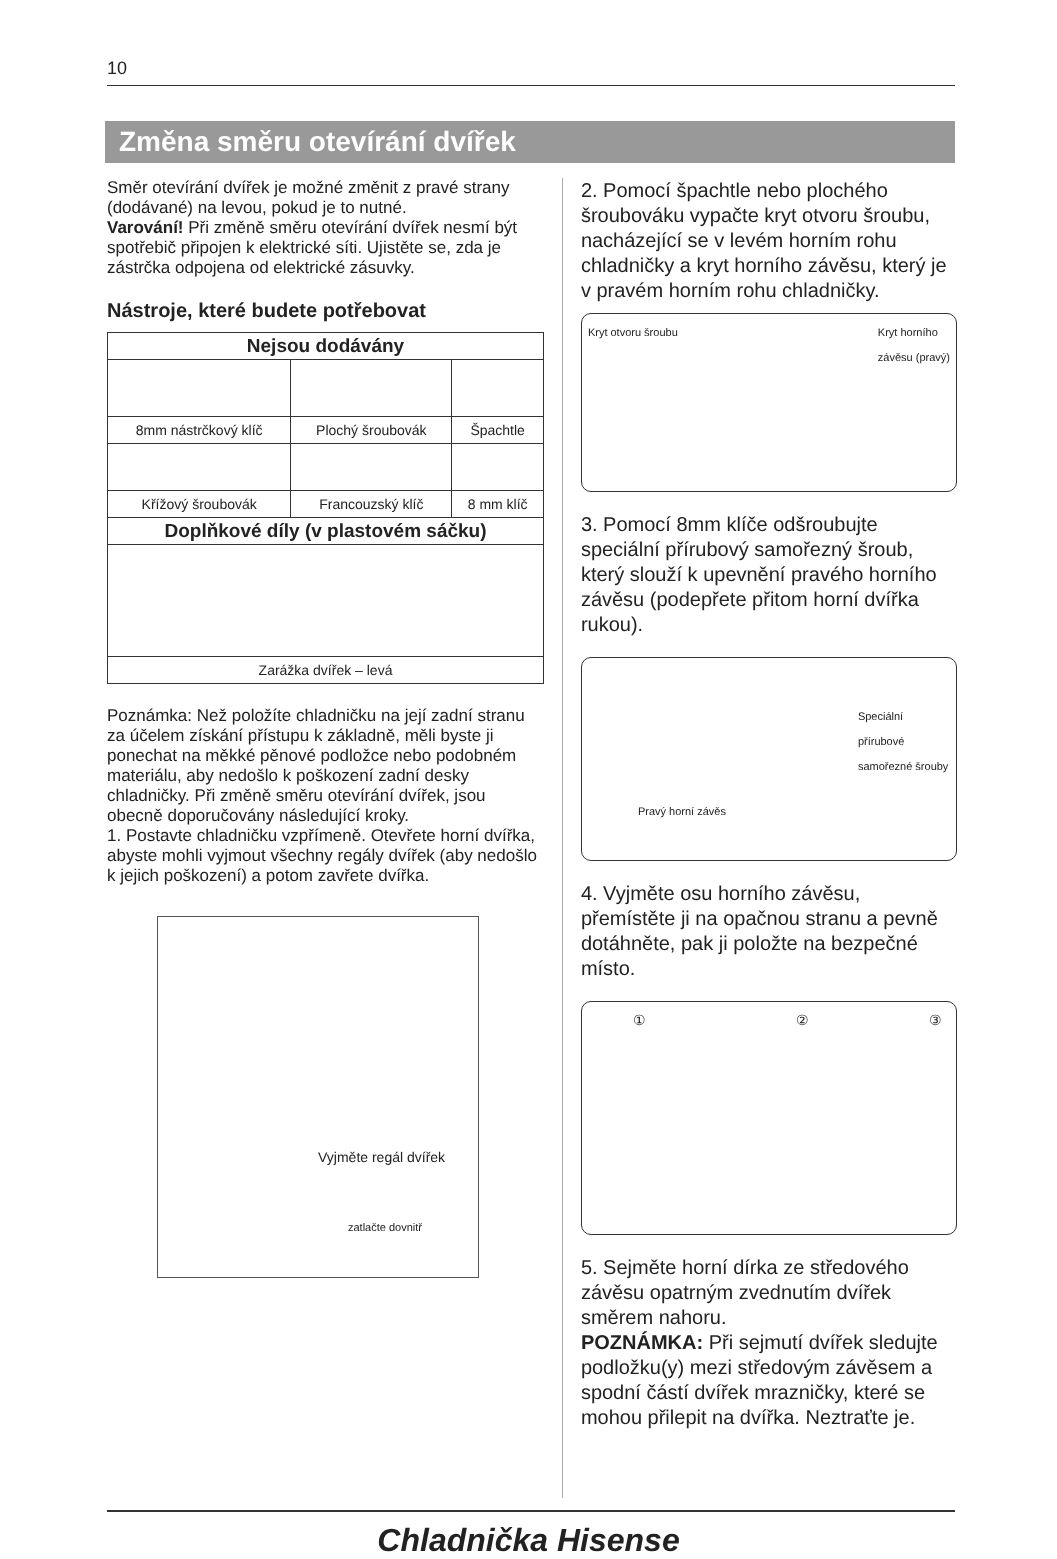10
Změna směru otevírání dvířek
Směr otevírání dvířek je možné změnit z pravé strany (dodávané) na levou, pokud je to nutné.
Varování! Při změně směru otevírání dvířek nesmí být spotřebič připojen k elektrické síti. Ujistěte se, zda je zástrčka odpojena od elektrické zásuvky.
Nástroje, které budete potřebovat
| Nejsou dodávány | | |
| --- | --- | --- |
| 8mm nástrčkový klíč | Plochý šroubovák | Špachtle |
| Křížový šroubovák | Francouzský klíč | 8 mm klíč |
| Doplňkové díly (v plastovém sáčku) | | |
| Zarážka dvířek – levá | | |
Poznámka: Než položíte chladničku na její zadní stranu za účelem získání přístupu k základně, měli byste ji ponechat na měkké pěnové podložce nebo podobném materiálu, aby nedošlo k poškození zadní desky chladničky. Při změně směru otevírání dvířek, jsou obecně doporučovány následující kroky.
1. Postavte chladničku vzpřímeně. Otevřete horní dvířka, abyste mohli vyjmout všechny regály dvířek (aby nedošlo k jejich poškození) a potom zavřete dvířka.
Vyjměte regál dvířek
zatlačte dovnitř
2. Pomocí špachtle nebo plochého šroubováku vypačte kryt otvoru šroubu, nacházející se v levém horním rohu chladničky a kryt horního závěsu, který je v pravém horním rohu chladničky.
Kryt otvoru šroubu Kryt horního
závěsu (pravý)
3. Pomocí 8mm klíče odšroubujte speciální přírubový samořezný šroub, který slouží k upevnění pravého horního závěsu (podepřete přitom horní dvířka rukou).
Speciální přírubové samořezné šrouby
Pravý horní závěs
4. Vyjměte osu horního závěsu, přemístěte ji na opačnou stranu a pevně dotáhněte, pak ji položte na bezpečné místo.
① ② ③
5. Sejměte horní dírka ze středového závěsu opatrným zvednutím dvířek směrem nahoru.
POZNÁMKA: Při sejmutí dvířek sledujte podložku(y) mezi středovým závěsem a spodní částí dvířek mrazničky, které se mohou přilepit na dvířka. Neztraťte je.
Chladnička Hisense